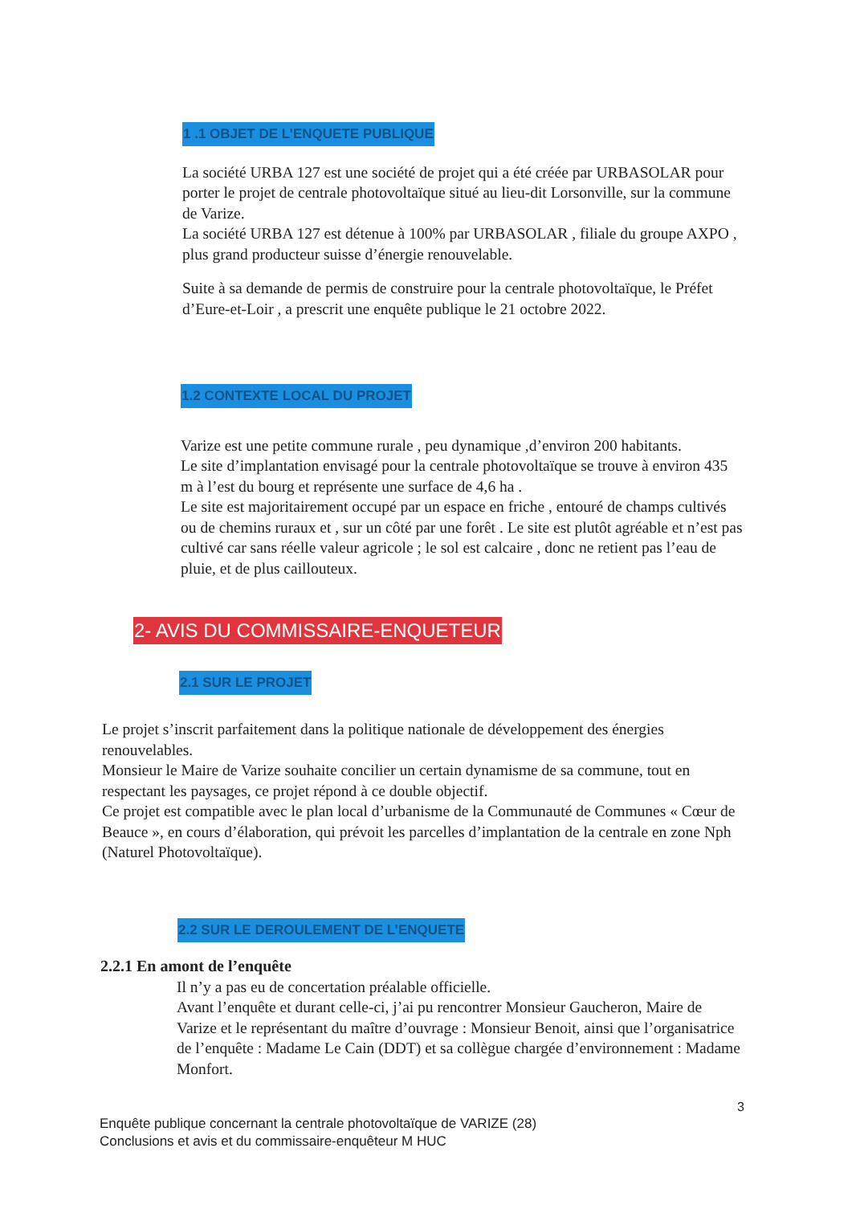1 .1 OBJET DE L’ENQUETE PUBLIQUE
La société URBA 127 est une société de projet qui a été créée par URBASOLAR pour porter le projet de centrale photovoltaïque situé au lieu-dit Lorsonville, sur la commune de Varize.
La société URBA 127 est détenue à 100% par URBASOLAR , filiale du groupe AXPO , plus grand producteur suisse d’énergie renouvelable.
Suite à sa demande de permis de construire pour la centrale photovoltaïque, le Préfet d’Eure-et-Loir , a prescrit une enquête publique le 21 octobre 2022.
1.2 CONTEXTE LOCAL DU PROJET
Varize est une petite commune rurale , peu dynamique ,d’environ 200 habitants.
Le site d’implantation envisagé pour la centrale photovoltaïque se trouve à environ 435 m à l’est du bourg et représente une surface de 4,6 ha .
Le site est majoritairement occupé par un espace en friche , entouré de champs cultivés ou de chemins ruraux et , sur un côté par une forêt . Le site est plutôt agréable et n’est pas cultivé car sans réelle valeur agricole ; le sol est calcaire , donc ne retient pas l’eau de pluie, et de plus caillouteux.
2- AVIS DU COMMISSAIRE-ENQUETEUR
2.1 SUR LE PROJET
Le projet s’inscrit parfaitement dans la politique nationale de développement des énergies renouvelables.
Monsieur le Maire de Varize souhaite concilier un certain dynamisme de sa commune, tout en respectant les paysages, ce projet répond à ce double objectif.
Ce projet est compatible avec le plan local d’urbanisme de la Communauté de Communes « Cœur de Beauce », en cours d’élaboration, qui prévoit les parcelles d’implantation de la centrale en zone Nph (Naturel Photovoltaïque).
2.2 SUR LE DEROULEMENT DE L’ENQUETE
2.2.1 En amont de l’enquête
Il n’y a pas eu de concertation préalable officielle.
Avant l’enquête et durant celle-ci, j’ai pu rencontrer Monsieur Gaucheron, Maire de Varize et le représentant du maître d’ouvrage : Monsieur Benoit, ainsi que l’organisatrice de l’enquête : Madame Le Cain (DDT) et sa collègue chargée d’environnement : Madame Monfort.
3
Enquête publique concernant la centrale photovoltaïque de VARIZE (28)
Conclusions et avis et du commissaire-enquêteur M HUC